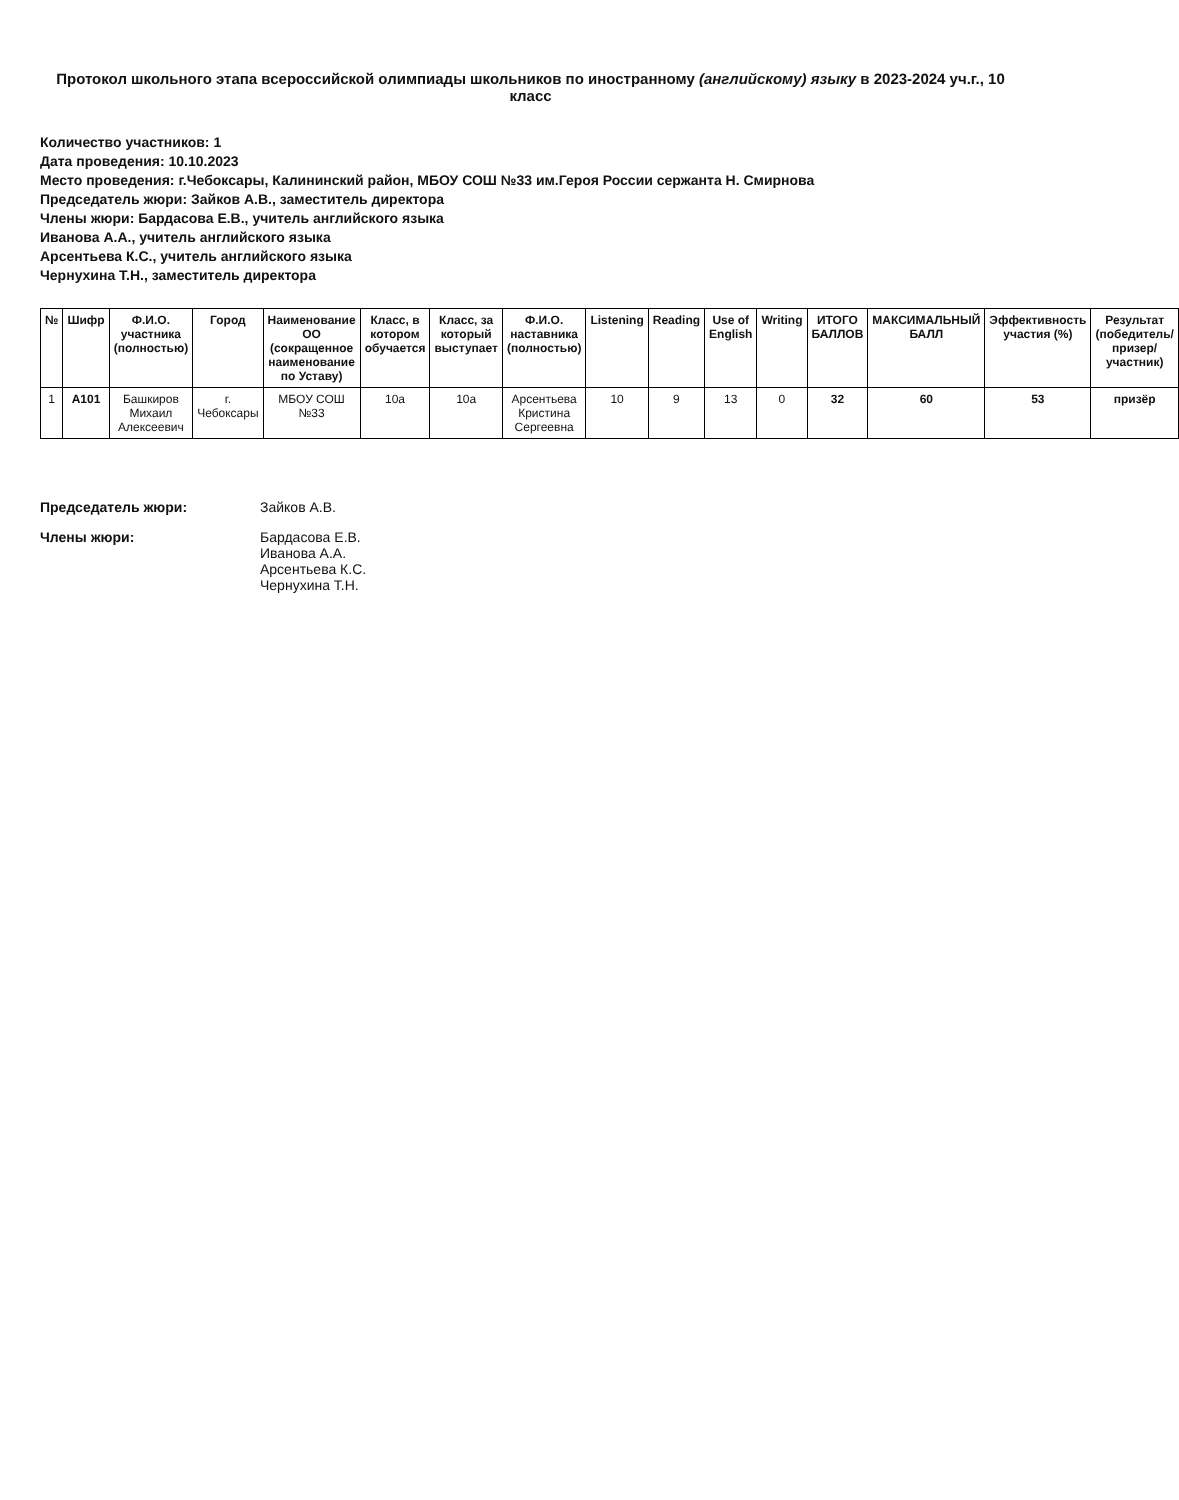Протокол школьного этапа всероссийской олимпиады школьников по иностранному (английскому) языку в 2023-2024 уч.г., 10 класс
Количество участников: 1
Дата проведения: 10.10.2023
Место проведения: г.Чебоксары, Калининский район, МБОУ СОШ №33 им.Героя России сержанта Н. Смирнова
Председатель жюри: Зайков А.В., заместитель директора
Члены жюри: Бардасова Е.В., учитель английского языка
Иванова А.А., учитель английского языка
Арсентьева К.С., учитель английского языка
Чернухина Т.Н., заместитель директора
| № | Шифр | Ф.И.О. участника (полностью) | Город | Наименование ОО (сокращенное наименование по Уставу) | Класс, в котором обучается | Класс, за который выступает | Ф.И.О. наставника (полностью) | Listening | Reading | Use of English | Writing | ИТОГО БАЛЛОВ | МАКСИМАЛЬНЫЙ БАЛЛ | Эффективность участия (%) | Результат (победитель/призер/ участник) |
| --- | --- | --- | --- | --- | --- | --- | --- | --- | --- | --- | --- | --- | --- | --- | --- |
| 1 | А101 | Башкиров Михаил Алексеевич | г. Чебоксары | МБОУ СОШ №33 | 10а | 10а | Арсентьева Кристина Сергеевна | 10 | 9 | 13 | 0 | 32 | 60 | 53 | призёр |
Председатель жюри:
Зайков А.В.
Члены жюри:
Бардасова Е.В.
Иванова А.А.
Арсентьева К.С.
Чернухина Т.Н.